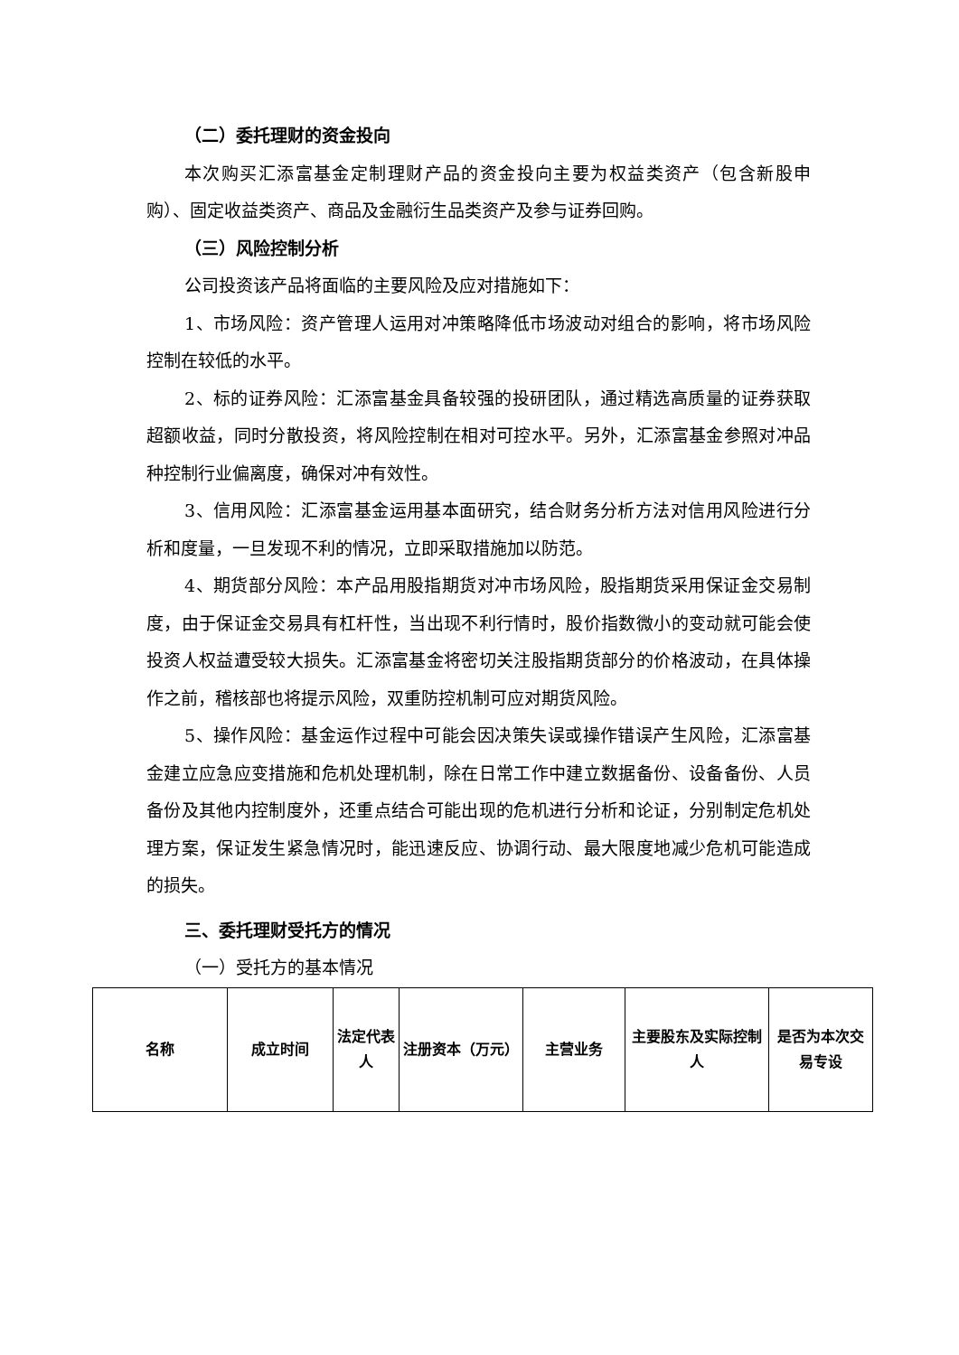（二）委托理财的资金投向
本次购买汇添富基金定制理财产品的资金投向主要为权益类资产（包含新股申购）、固定收益类资产、商品及金融衍生品类资产及参与证券回购。
（三）风险控制分析
公司投资该产品将面临的主要风险及应对措施如下：
1、市场风险：资产管理人运用对冲策略降低市场波动对组合的影响，将市场风险控制在较低的水平。
2、标的证券风险：汇添富基金具备较强的投研团队，通过精选高质量的证券获取超额收益，同时分散投资，将风险控制在相对可控水平。另外，汇添富基金参照对冲品种控制行业偏离度，确保对冲有效性。
3、信用风险：汇添富基金运用基本面研究，结合财务分析方法对信用风险进行分析和度量，一旦发现不利的情况，立即采取措施加以防范。
4、期货部分风险：本产品用股指期货对冲市场风险，股指期货采用保证金交易制度，由于保证金交易具有杠杆性，当出现不利行情时，股价指数微小的变动就可能会使投资人权益遭受较大损失。汇添富基金将密切关注股指期货部分的价格波动，在具体操作之前，稽核部也将提示风险，双重防控机制可应对期货风险。
5、操作风险：基金运作过程中可能会因决策失误或操作错误产生风险，汇添富基金建立应急应变措施和危机处理机制，除在日常工作中建立数据备份、设备备份、人员备份及其他内控制度外，还重点结合可能出现的危机进行分析和论证，分别制定危机处理方案，保证发生紧急情况时，能迅速反应、协调行动、最大限度地减少危机可能造成的损失。
三、委托理财受托方的情况
（一）受托方的基本情况
| 名称 | 成立时间 | 法定代表人 | 注册资本（万元） | 主营业务 | 主要股东及实际控制人 | 是否为本次交易专设 |